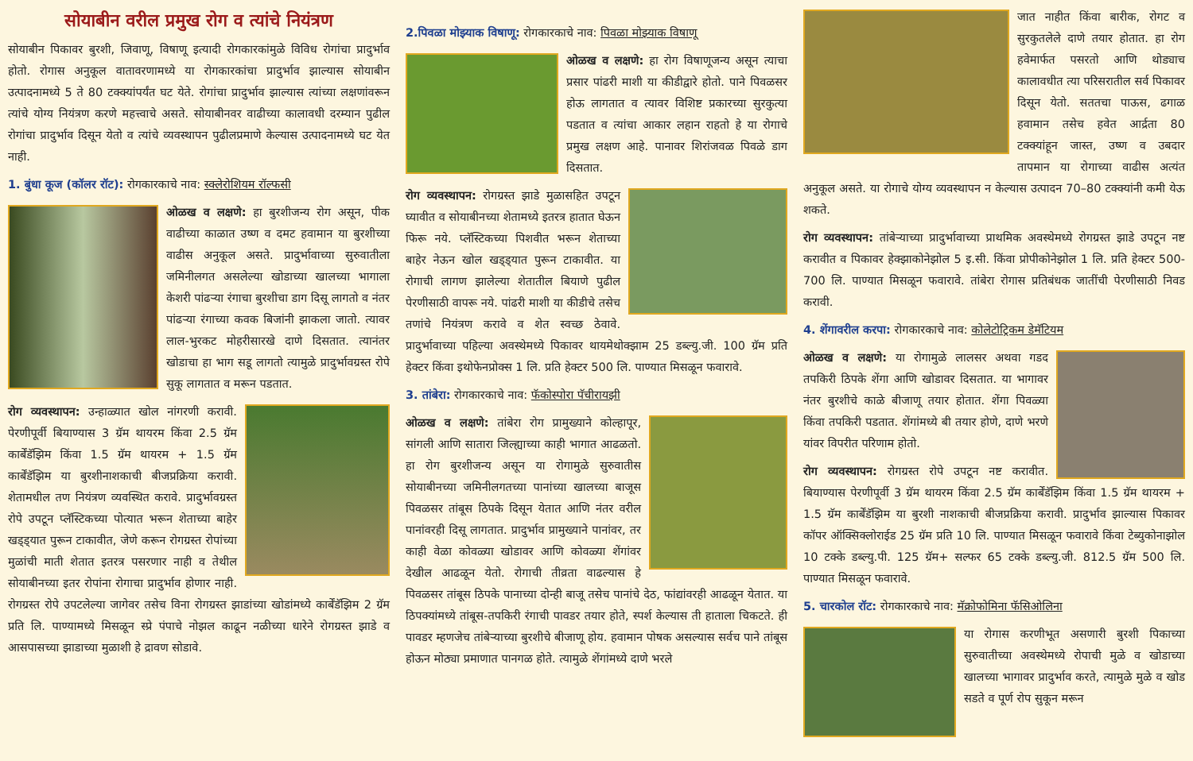सोयाबीन वरील प्रमुख रोग व त्यांचे नियंत्रण
सोयाबीन पिकावर बुरशी, जिवाणू, विषाणू इत्यादी रोगकारकांमुळे विविध रोगांचा प्रादुर्भाव होतो. रोगास अनुकूल वातावरणामध्ये या रोगकारकांचा प्रादुर्भाव झाल्यास सोयाबीन उत्पादनामध्ये 5 ते 80 टक्क्यांपर्यंत घट येते. रोगांचा प्रादुर्भाव झाल्यास त्यांच्या लक्षणांवरून त्यांचे योग्य नियंत्रण करणे महत्त्वाचे असते. सोयाबीनवर वाढीच्या कालावधी दरम्यान पुढील रोगांचा प्रादुर्भाव दिसून येतो व त्यांचे व्यवस्थापन पुढीलप्रमाणे केल्यास उत्पादनामध्ये घट येत नाही.
1. बुंधा कूज (कॉलर रॉट): रोगकारकाचे नाव: स्क्लेरोशियम रॉल्फसी
ओळख व लक्षणे: हा बुरशीजन्य रोग असून, पीक वाढीच्या काळात उष्ण व दमट हवामान या बुरशीच्या वाढीस अनुकूल असते. प्रादुर्भावाच्या सुरुवातीला जमिनीलगत असलेल्या खोडाच्या खालच्या भागाला केशरी पांढऱ्या रंगाचा बुरशीचा डाग दिसू लागतो व नंतर पांढऱ्या रंगाच्या कवक बिजांनी झाकला जातो. त्यावर लाल-भुरकट मोहरीसारखे दाणे दिसतात. त्यानंतर खोडाचा हा भाग सडू लागतो त्यामुळे प्रादुर्भावग्रस्त रोपे सुकू लागतात व मरून पडतात.
रोग व्यवस्थापन: उन्हाळ्यात खोल नांगरणी करावी. पेरणीपूर्वी बियाण्यास 3 ग्रॅम थायरम किंवा 2.5 ग्रॅम कार्बेंडॅझिम किंवा 1.5 ग्रॅम थायरम + 1.5 ग्रॅम कार्बेंडॅझिम या बुरशीनाशकाची बीजप्रक्रिया करावी. शेतामधील तण नियंत्रण व्यवस्थित करावे. प्रादुर्भावग्रस्त रोपे उपटून प्लॅस्टिकच्या पोत्यात भरून शेताच्या बाहेर खड्ड्यात पुरून टाकावीत, जेणे करून रोगग्रस्त रोपांच्या मुळांची माती शेतात इतरत्र पसरणार नाही व तेथील सोयाबीनच्या इतर रोपांना रोगाचा प्रादुर्भाव होणार नाही. रोगग्रस्त रोपे उपटलेल्या जागेवर तसेच विना रोगग्रस्त झाडांच्या खोडांमध्ये कार्बेंडॅझिम 2 ग्रॅम प्रति लि. पाण्यामध्ये मिसळून स्प्रे पंपाचे नोझल काढून नळीच्या धारेने रोगग्रस्त झाडे व आसपासच्या झाडाच्या मुळाशी हे द्रावण सोडावे.
2.पिवळा मोझ्याक विषाणू: रोगकारकाचे नाव: पिवळा मोझ्याक विषाणू
ओळख व लक्षणे: हा रोग विषाणूजन्य असून त्याचा प्रसार पांढरी माशी या कीडीद्वारे होतो. पाने पिवळसर होऊ लागतात व त्यावर विशिष्ट प्रकारच्या सुरकुत्या पडतात व त्यांचा आकार लहान राहतो हे या रोगाचे प्रमुख लक्षण आहे. पानावर शिरांजवळ पिवळे डाग दिसतात.
रोग व्यवस्थापन: रोगग्रस्त झाडे मुळासहित उपटून घ्यावीत व सोयाबीनच्या शेतामध्ये इतरत्र हातात घेऊन फिरू नये. प्लॅस्टिकच्या पिशवीत भरून शेताच्या बाहेर नेऊन खोल खड्ड्यात पुरून टाकावीत. या रोगाची लागण झालेल्या शेतातील बियाणे पुढील पेरणीसाठी वापरू नये. पांढरी माशी या कीडीचे तसेच तणांचे नियंत्रण करावे व शेत स्वच्छ ठेवावे. प्रादुर्भावाच्या पहिल्या अवस्थेमध्ये पिकावर थायमेथोक्झाम 25 डब्ल्यु.जी. 100 ग्रॅम प्रति हेक्टर किंवा इथोफेनप्रोक्स 1 लि. प्रति हेक्टर 500 लि. पाण्यात मिसळून फवारावे.
3. तांबेरा: रोगकारकाचे नाव: फॅकोस्पोरा पॅचीरायझी
ओळख व लक्षणे: तांबेरा रोग प्रामुख्याने कोल्हापूर, सांगली आणि सातारा जिल्ह्याच्या काही भागात आढळतो. हा रोग बुरशीजन्य असून या रोगामुळे सुरुवातीस सोयाबीनच्या जमिनीलगतच्या पानांच्या खालच्या बाजूस पिवळसर तांबूस ठिपके दिसून येतात आणि नंतर वरील पानांवरही दिसू लागतात. प्रादुर्भाव प्रामुख्याने पानांवर, तर काही वेळा कोवळ्या खोडावर आणि कोवळ्या शेंगांवर देखील आढळून येतो. रोगाची तीव्रता वाढल्यास हे पिवळसर तांबूस ठिपके पानाच्या दोन्ही बाजू तसेच पानांचे देठ, फांद्यांवरही आढळून येतात. या ठिपक्यांमध्ये तांबूस-तपकिरी रंगाची पावडर तयार होते, स्पर्श केल्यास ती हाताला चिकटते. ही पावडर म्हणजेच तांबेऱ्याच्या बुरशीचे बीजाणू होय. हवामान पोषक असल्यास सर्वच पाने तांबूस होऊन मोठ्या प्रमाणात पानगळ होते. त्यामुळे शेंगांमध्ये दाणे भरले
जात नाहीत किंवा बारीक, रोगट व सुरकुतलेले दाणे तयार होतात. हा रोग हवेमार्फत पसरतो आणि थोड्याच कालावधीत त्या परिसरातील सर्व पिकावर दिसून येतो. सततचा पाऊस, ढगाळ हवामान तसेच हवेत आर्द्रता 80 टक्क्यांहून जास्त, उष्ण व उबदार तापमान या रोगाच्या वाढीस अत्यंत अनुकूल असते. या रोगाचे योग्य व्यवस्थापन न केल्यास उत्पादन 70–80 टक्क्यांनी कमी येऊ शकते.
रोग व्यवस्थापन: तांबेऱ्याच्या प्रादुर्भावाच्या प्राथमिक अवस्थेमध्ये रोगग्रस्त झाडे उपटून नष्ट करावीत व पिकावर हेक्झाकोनेझोल 5 इ.सी. किंवा प्रोपीकोनेझोल 1 लि. प्रति हेक्टर 500-700 लि. पाण्यात मिसळून फवारावे. तांबेरा रोगास प्रतिबंधक जातींची पेरणीसाठी निवड करावी.
4. शेंगावरील करपा: रोगकारकाचे नाव: कोलेटोट्रिकम डेमॅटियम
ओळख व लक्षणे: या रोगामुळे लालसर अथवा गडद तपकिरी ठिपके शेंगा आणि खोडावर दिसतात. या भागावर नंतर बुरशीचे काळे बीजाणू तयार होतात. शेंगा पिवळ्या किंवा तपकिरी पडतात. शेंगांमध्ये बी तयार होणे, दाणे भरणे यांवर विपरीत परिणाम होतो.
रोग व्यवस्थापन: रोगग्रस्त रोपे उपटून नष्ट करावीत. बियाण्यास पेरणीपूर्वी 3 ग्रॅम थायरम किंवा 2.5 ग्रॅम कार्बेंडॅझिम किंवा 1.5 ग्रॅम थायरम + 1.5 ग्रॅम कार्बेंडॅझिम या बुरशी नाशकाची बीजप्रक्रिया करावी. प्रादुर्भाव झाल्यास पिकावर कॉपर ऑक्सिक्लोराईड 25 ग्रॅम प्रति 10 लि. पाण्यात मिसळून फवारावे किंवा टेब्युकोनाझोल 10 टक्के डब्ल्यु.पी. 125 ग्रॅम+ सल्फर 65 टक्के डब्ल्यु.जी. 812.5 ग्रॅम 500 लि. पाण्यात मिसळून फवारावे.
5. चारकोल रॉट: रोगकारकाचे नाव: मॅक्रोफोमिना फॅसिओलिना
या रोगास करणीभूत असणारी बुरशी पिकाच्या सुरुवातीच्या अवस्थेमध्ये रोपाची मुळे व खोडाच्या खालच्या भागावर प्रादुर्भाव करते, त्यामुळे मुळे व खोड सडते व पूर्ण रोप सुकून मरून